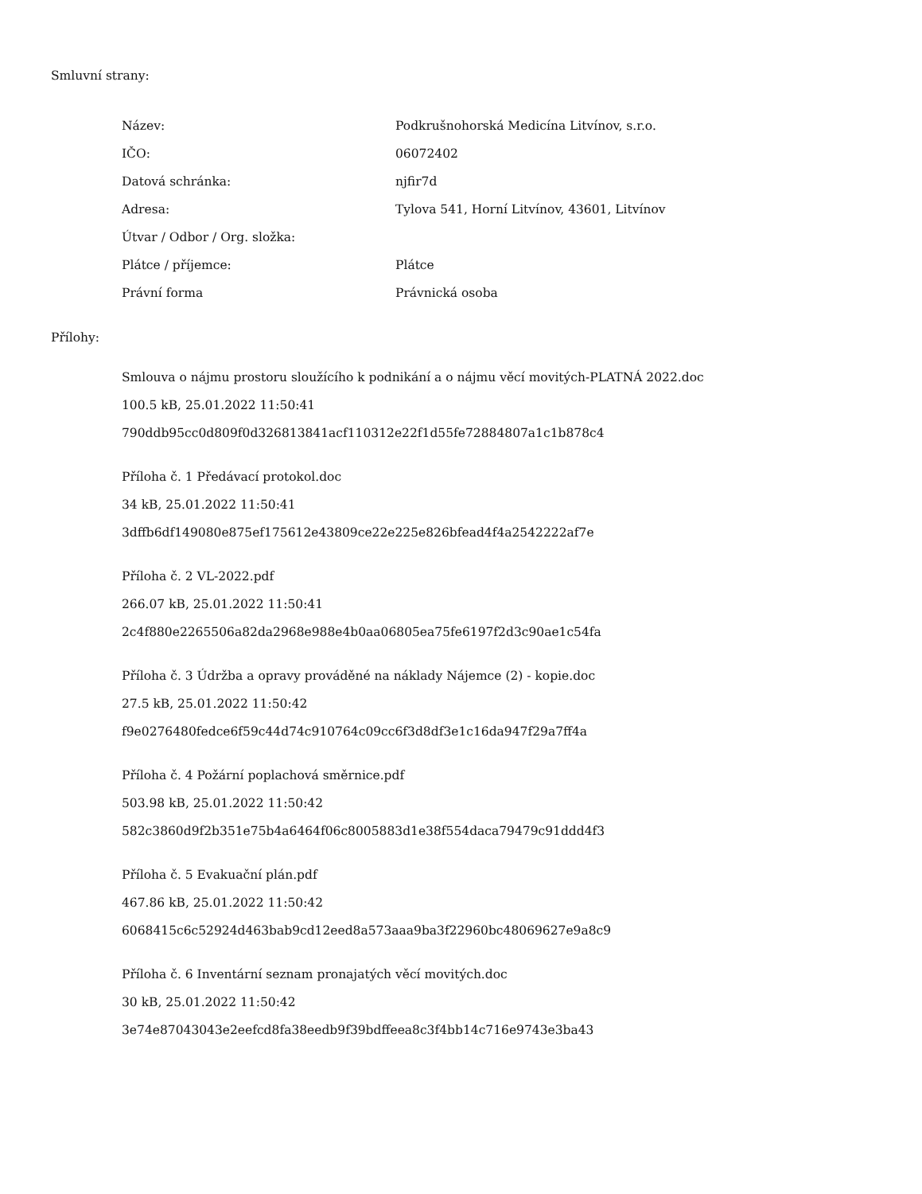Smluvní strany:
| Název: | Podkrušnohorská Medicína Litvínov, s.r.o. |
| IČO: | 06072402 |
| Datová schránka: | njfir7d |
| Adresa: | Tylova 541, Horní Litvínov, 43601, Litvínov |
| Útvar / Odbor / Org. složka: | |
| Plátce / příjemce: | Plátce |
| Právní forma | Právnická osoba |
Přílohy:
Smlouva o nájmu prostoru sloužícího k podnikání a o nájmu věcí movitých-PLATNÁ 2022.doc
100.5 kB, 25.01.2022 11:50:41
790ddb95cc0d809f0d326813841acf110312e22f1d55fe72884807a1c1b878c4
Příloha č. 1 Předávací protokol.doc
34 kB, 25.01.2022 11:50:41
3dffb6df149080e875ef175612e43809ce22e225e826bfead4f4a2542222af7e
Příloha č. 2 VL-2022.pdf
266.07 kB, 25.01.2022 11:50:41
2c4f880e2265506a82da2968e988e4b0aa06805ea75fe6197f2d3c90ae1c54fa
Příloha č. 3 Údržba a opravy prováděné na náklady Nájemce (2) - kopie.doc
27.5 kB, 25.01.2022 11:50:42
f9e0276480fedce6f59c44d74c910764c09cc6f3d8df3e1c16da947f29a7ff4a
Příloha č. 4 Požární poplachová směrnice.pdf
503.98 kB, 25.01.2022 11:50:42
582c3860d9f2b351e75b4a6464f06c8005883d1e38f554daca79479c91ddd4f3
Příloha č. 5 Evakuační plán.pdf
467.86 kB, 25.01.2022 11:50:42
6068415c6c52924d463bab9cd12eed8a573aaa9ba3f22960bc48069627e9a8c9
Příloha č. 6 Inventární seznam pronajatých věcí movitých.doc
30 kB, 25.01.2022 11:50:42
3e74e87043043e2eefcd8fa38eedb9f39bdffeea8c3f4bb14c716e9743e3ba43